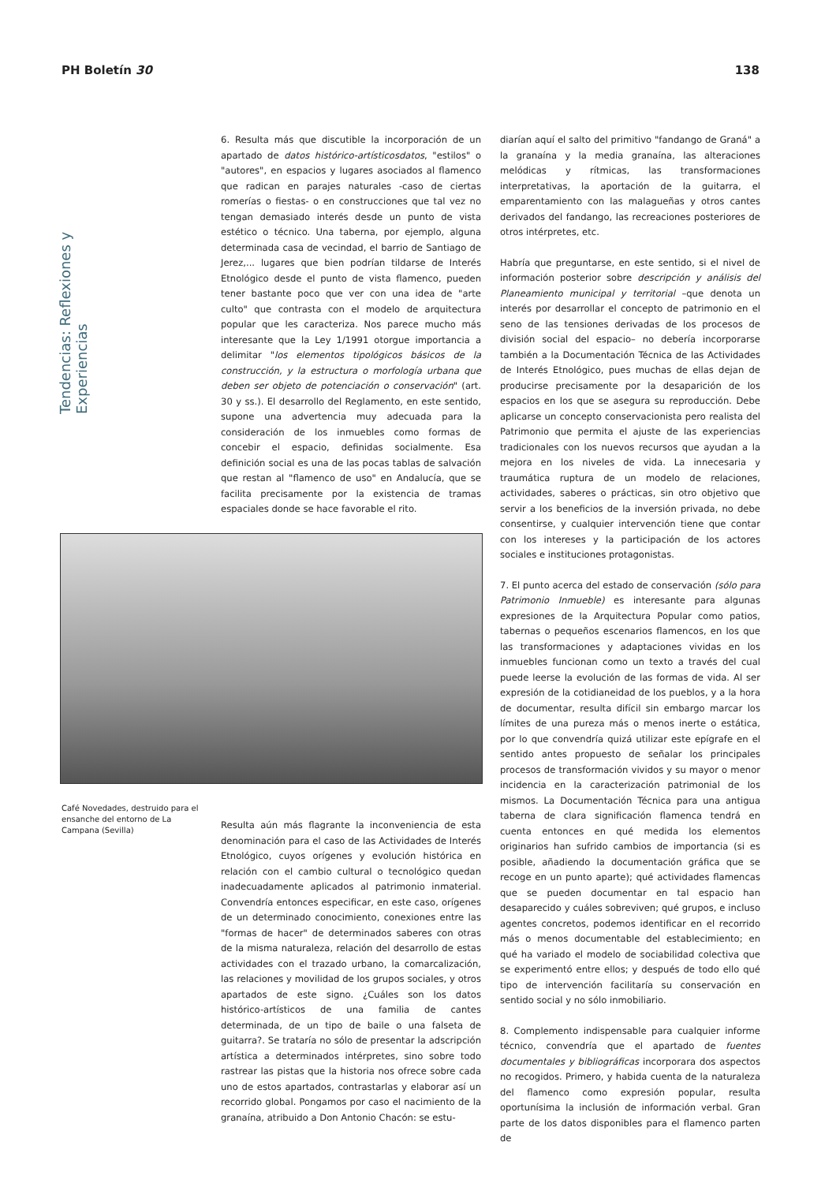PH Boletín 30 138
Tendencias: Reflexiones y Experiencias
6. Resulta más que discutible la incorporación de un apartado de datos histórico-artísticosdatos, "estilos" o "autores", en espacios y lugares asociados al flamenco que radican en parajes naturales -caso de ciertas romerías o fiestas- o en construcciones que tal vez no tengan demasiado interés desde un punto de vista estético o técnico. Una taberna, por ejemplo, alguna determinada casa de vecindad, el barrio de Santiago de Jerez,... lugares que bien podrían tildarse de Interés Etnológico desde el punto de vista flamenco, pueden tener bastante poco que ver con una idea de "arte culto" que contrasta con el modelo de arquitectura popular que les caracteriza. Nos parece mucho más interesante que la Ley 1/1991 otorgue importancia a delimitar "los elementos tipológicos básicos de la construcción, y la estructura o morfología urbana que deben ser objeto de potenciación o conservación" (art. 30 y ss.). El desarrollo del Reglamento, en este sentido, supone una advertencia muy adecuada para la consideración de los inmuebles como formas de concebir el espacio, definidas socialmente. Esa definición social es una de las pocas tablas de salvación que restan al "flamenco de uso" en Andalucía, que se facilita precisamente por la existencia de tramas espaciales donde se hace favorable el rito.
Café Novedades, destruido para el ensanche del entorno de La Campana (Sevilla)
Resulta aún más flagrante la inconveniencia de esta denominación para el caso de las Actividades de Interés Etnológico, cuyos orígenes y evolución histórica en relación con el cambio cultural o tecnológico quedan inadecuadamente aplicados al patrimonio inmaterial. Convendría entonces especificar, en este caso, orígenes de un determinado conocimiento, conexiones entre las "formas de hacer" de determinados saberes con otras de la misma naturaleza, relación del desarrollo de estas actividades con el trazado urbano, la comarcalización, las relaciones y movilidad de los grupos sociales, y otros apartados de este signo. ¿Cuáles son los datos histórico-artísticos de una familia de cantes determinada, de un tipo de baile o una falseta de guitarra?. Se trataría no sólo de presentar la adscripción artística a determinados intérpretes, sino sobre todo rastrear las pistas que la historia nos ofrece sobre cada uno de estos apartados, contrastarlas y elaborar así un recorrido global. Pongamos por caso el nacimiento de la granaína, atribuido a Don Antonio Chacón: se estu-
diarían aquí el salto del primitivo "fandango de Graná" a la granaína y la media granaína, las alteraciones melódicas y rítmicas, las transformaciones interpretativas, la aportación de la guitarra, el emparentamiento con las malagueñas y otros cantes derivados del fandango, las recreaciones posteriores de otros intérpretes, etc.
Habría que preguntarse, en este sentido, si el nivel de información posterior sobre descripción y análisis del Planeamiento municipal y territorial –que denota un interés por desarrollar el concepto de patrimonio en el seno de las tensiones derivadas de los procesos de división social del espacio– no debería incorporarse también a la Documentación Técnica de las Actividades de Interés Etnológico, pues muchas de ellas dejan de producirse precisamente por la desaparición de los espacios en los que se asegura su reproducción. Debe aplicarse un concepto conservacionista pero realista del Patrimonio que permita el ajuste de las experiencias tradicionales con los nuevos recursos que ayudan a la mejora en los niveles de vida. La innecesaria y traumática ruptura de un modelo de relaciones, actividades, saberes o prácticas, sin otro objetivo que servir a los beneficios de la inversión privada, no debe consentirse, y cualquier intervención tiene que contar con los intereses y la participación de los actores sociales e instituciones protagonistas.
7. El punto acerca del estado de conservación (sólo para Patrimonio Inmueble) es interesante para algunas expresiones de la Arquitectura Popular como patios, tabernas o pequeños escenarios flamencos, en los que las transformaciones y adaptaciones vividas en los inmuebles funcionan como un texto a través del cual puede leerse la evolución de las formas de vida. Al ser expresión de la cotidianeidad de los pueblos, y a la hora de documentar, resulta difícil sin embargo marcar los límites de una pureza más o menos inerte o estática, por lo que convendría quizá utilizar este epígrafe en el sentido antes propuesto de señalar los principales procesos de transformación vividos y su mayor o menor incidencia en la caracterización patrimonial de los mismos. La Documentación Técnica para una antigua taberna de clara significación flamenca tendrá en cuenta entonces en qué medida los elementos originarios han sufrido cambios de importancia (si es posible, añadiendo la documentación gráfica que se recoge en un punto aparte); qué actividades flamencas que se pueden documentar en tal espacio han desaparecido y cuáles sobreviven; qué grupos, e incluso agentes concretos, podemos identificar en el recorrido más o menos documentable del establecimiento; en qué ha variado el modelo de sociabilidad colectiva que se experimentó entre ellos; y después de todo ello qué tipo de intervención facilitaría su conservación en sentido social y no sólo inmobiliario.
8. Complemento indispensable para cualquier informe técnico, convendría que el apartado de fuentes documentales y bibliográficas incorporara dos aspectos no recogidos. Primero, y habida cuenta de la naturaleza del flamenco como expresión popular, resulta oportunísima la inclusión de información verbal. Gran parte de los datos disponibles para el flamenco parten de